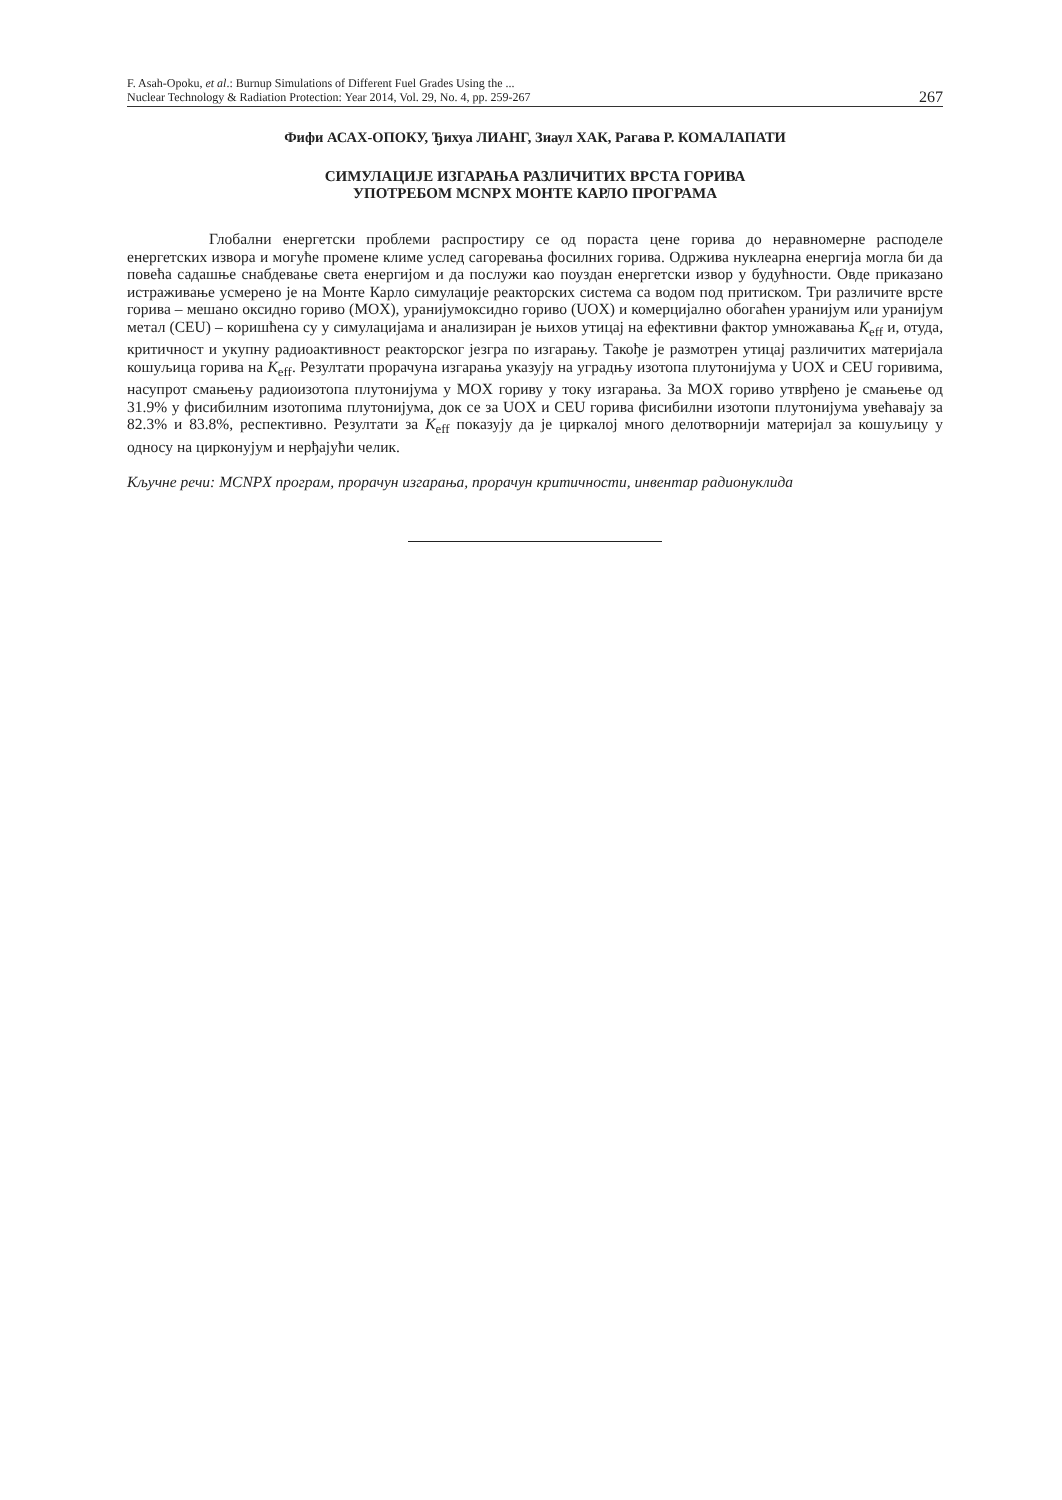F. Asah-Opoku, et al.: Burnup Simulations of Different Fuel Grades Using the ...
Nuclear Technology & Radiation Protection: Year 2014, Vol. 29, No. 4, pp. 259-267
267
Фифи АСАХ-ОПОКУ, Ђихуа ЛИАНГ, Зиаул ХАК, Рагава Р. КОМАЛАПАТИ
СИМУЛАЦИЈЕ ИЗГАРАЊА РАЗЛИЧИТИХ ВРСТА ГОРИВА
УПОТРЕБОМ MCNPX МОНТЕ КАРЛО ПРОГРАМА
Глобални енергетски проблеми распростиру се од пораста цене горива до неравномерне расподеле енергетских извора и могуће промене климе услед сагоревања фосилних горива. Одржива нуклеарна енергија могла би да повећа садашње снабдевање света енергијом и да послужи као поуздан енергетски извор у будућности. Овде приказано истраживање усмерено је на Монте Карло симулације реакторских система са водом под притиском. Три различите врсте горива – мешано оксидно гориво (MOX), уранијумоксидно гориво (UOX) и комерцијално обогаћен уранијум или уранијум метал (CEU) – коришћена су у симулацијама и анализиран је њихов утицај на ефективни фактор умножавања K<sub>eff</sub> и, отуда, критичност и укупну радиоактивност реакторског језгра по изгарању. Такође је размотрен утицај различитих материјала кошуљица горива на K<sub>eff</sub>. Резултати прорачуна изгарања указују на уградњу изотопа плутонијума у UOX и CEU горивима, насупрот смањењу радиоизотопа плутонијума у MOX гориву у току изгарања. За MOX гориво утврђено је смањење од 31.9% у фисибилним изотопима плутонијума, док се за UOX и CEU горива фисибилни изотопи плутонијума увећавају за 82.3% и 83.8%, респективно. Резултати за K<sub>eff</sub> показују да је циркалој много делотворнији материјал за кошуљицу у односу на цирконујум и нерђајући челик.
Кључне речи: MCNPX програм, прорачун изгарања, прорачун критичности, инвентар радионуклида